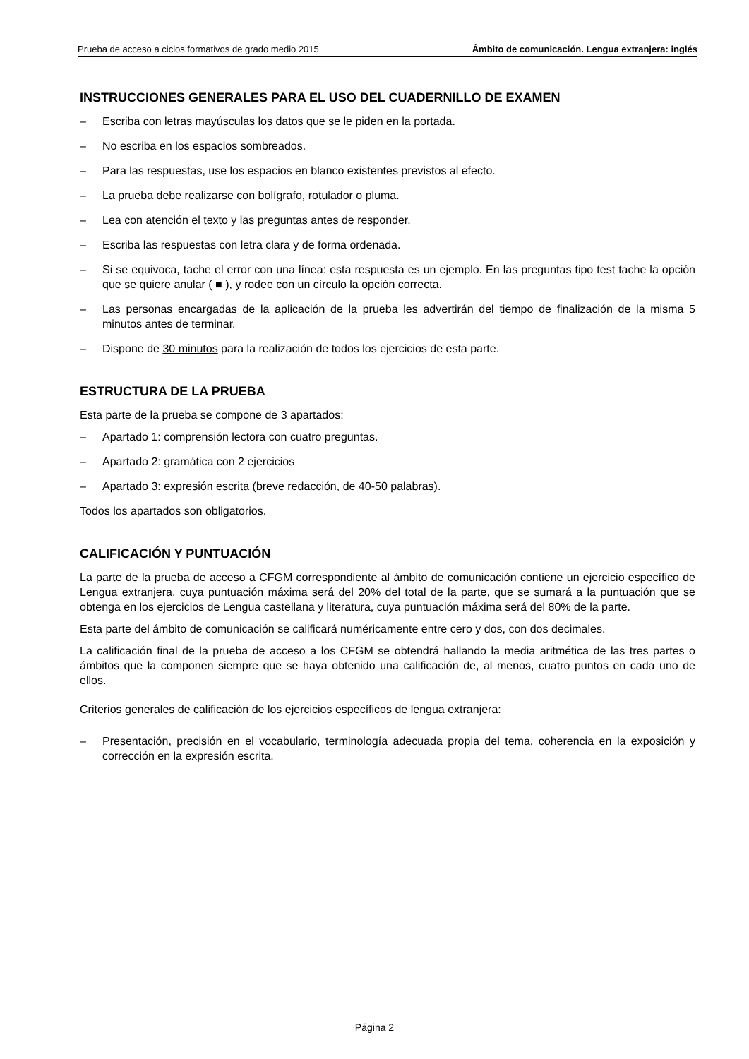Prueba de acceso a ciclos formativos de grado medio 2015 Ámbito de comunicación. Lengua extranjera: inglés
INSTRUCCIONES GENERALES PARA EL USO DEL CUADERNILLO DE EXAMEN
– Escriba con letras mayúsculas los datos que se le piden en la portada.
– No escriba en los espacios sombreados.
– Para las respuestas, use los espacios en blanco existentes previstos al efecto.
– La prueba debe realizarse con bolígrafo, rotulador o pluma.
– Lea con atención el texto y las preguntas antes de responder.
– Escriba las respuestas con letra clara y de forma ordenada.
– Si se equivoca, tache el error con una línea: esta respuesta es un ejemplo. En las preguntas tipo test tache la opción que se quiere anular ( ■ ), y rodee con un círculo la opción correcta.
– Las personas encargadas de la aplicación de la prueba les advertirán del tiempo de finalización de la misma 5 minutos antes de terminar.
– Dispone de 30 minutos para la realización de todos los ejercicios de esta parte.
ESTRUCTURA DE LA PRUEBA
Esta parte de la prueba se compone de 3 apartados:
– Apartado 1: comprensión lectora con cuatro preguntas.
– Apartado 2: gramática con 2 ejercicios
– Apartado 3: expresión escrita (breve redacción, de 40-50 palabras).
Todos los apartados son obligatorios.
CALIFICACIÓN Y PUNTUACIÓN
La parte de la prueba de acceso a CFGM correspondiente al ámbito de comunicación contiene un ejercicio específico de Lengua extranjera, cuya puntuación máxima será del 20% del total de la parte, que se sumará a la puntuación que se obtenga en los ejercicios de Lengua castellana y literatura, cuya puntuación máxima será del 80% de la parte.
Esta parte del ámbito de comunicación se calificará numéricamente entre cero y dos, con dos decimales.
La calificación final de la prueba de acceso a los CFGM se obtendrá hallando la media aritmética de las tres partes o ámbitos que la componen siempre que se haya obtenido una calificación de, al menos, cuatro puntos en cada uno de ellos.
Criterios generales de calificación de los ejercicios específicos de lengua extranjera:
– Presentación, precisión en el vocabulario, terminología adecuada propia del tema, coherencia en la exposición y corrección en la expresión escrita.
Página 2